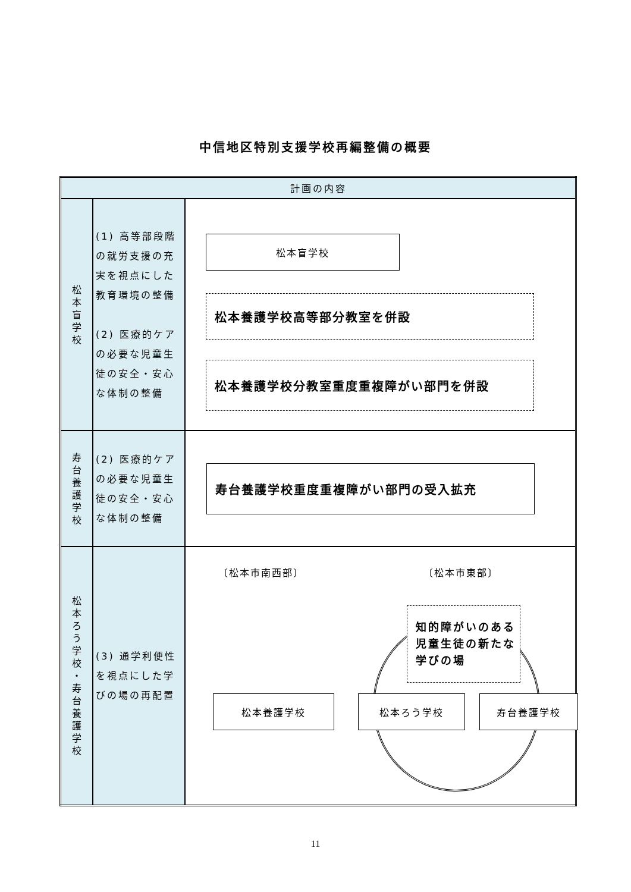中信地区特別支援学校再編整備の概要
| 計画の内容 | | |
| --- | --- | --- |
| 松 本 盲 学 校 | (1) 高等部段階の就労支援の充実を視点にした教育環境の整備 (2) 医療的ケアの必要な児童生徒の安全・安心な体制の整備 | 松本盲学校 松本養護学校高等部分教室を併設 松本養護学校分教室重度重複障がい部門を併設 |
| 寿 台 養 護 学 校 | (2) 医療的ケアの必要な児童生徒の安全・安心な体制の整備 | 寿台養護学校重度重複障がい部門の受入拡充 |
| 松 本 ろ う 学 校 ・ 寿 台 養 護 学 校 | (3) 通学利便性を視点にした学びの場の再配置 | 〔松本市南西部〕 〔松本市東部〕 知的障がいのある児童生徒の新たな学びの場 松本養護学校 松本ろう学校 寿台養護学校 |
11